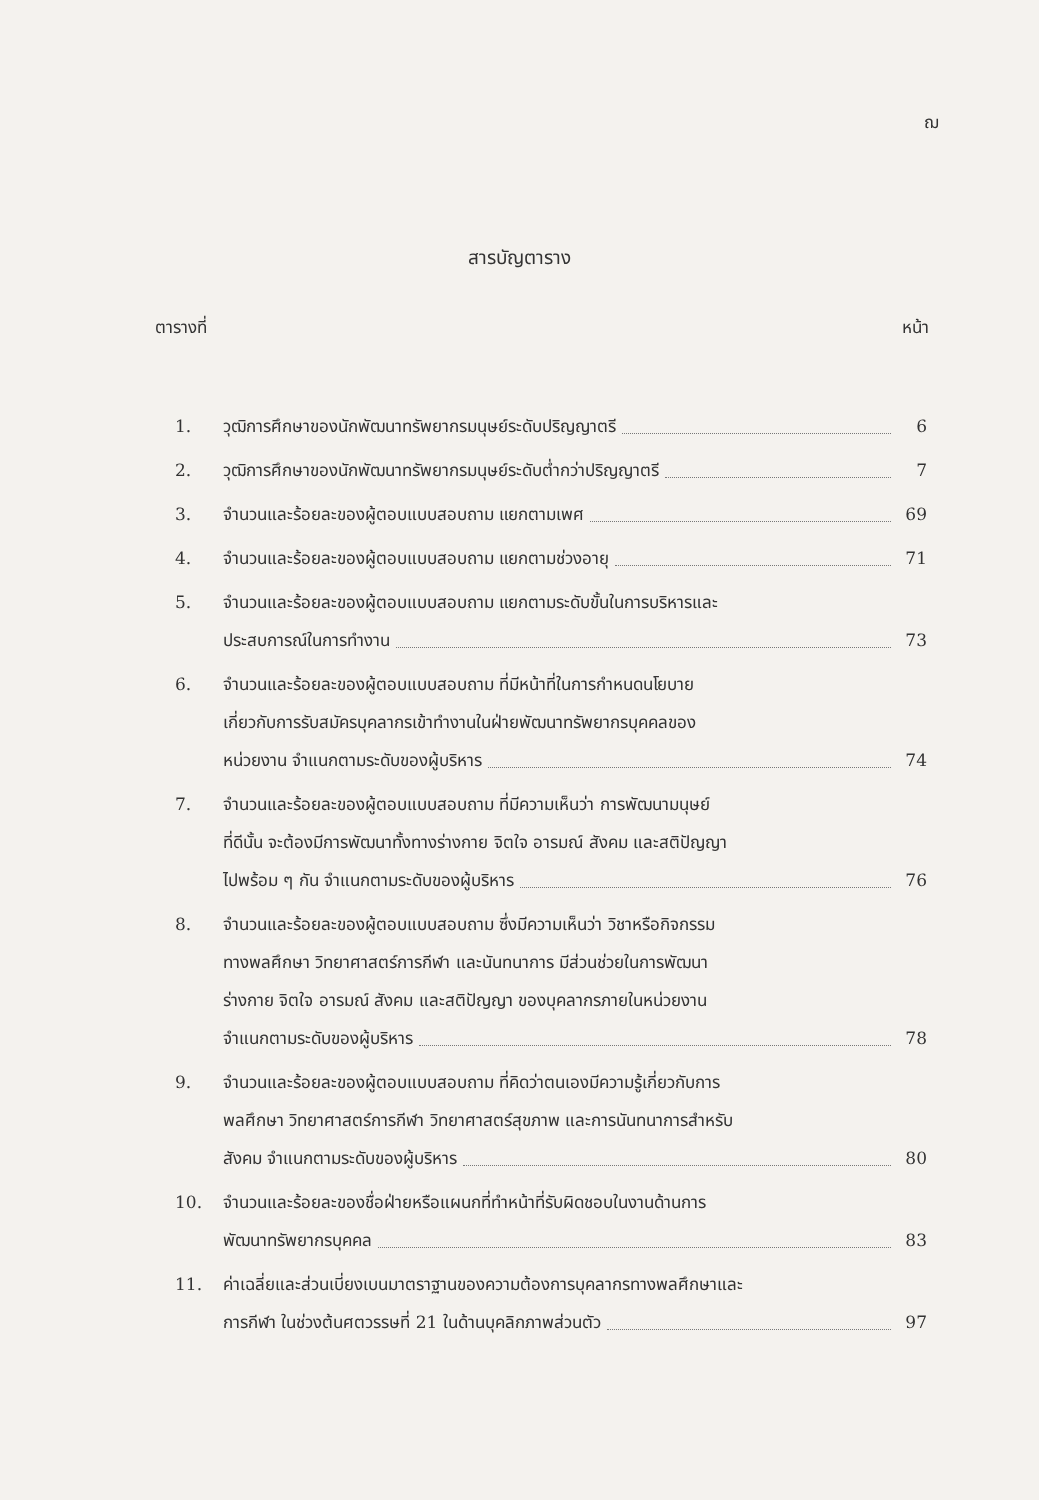ฌ
สารบัญตาราง
ตารางที่ หน้า
1. วุฒิการศึกษาของนักพัฒนาทรัพยากรมนุษย์ระดับปริญญาตรี 6
2. วุฒิการศึกษาของนักพัฒนาทรัพยากรมนุษย์ระดับต่ำกว่าปริญญาตรี 7
3. จำนวนและร้อยละของผู้ตอบแบบสอบถาม แยกตามเพศ 69
4. จำนวนและร้อยละของผู้ตอบแบบสอบถาม แยกตามช่วงอายุ 71
5. จำนวนและร้อยละของผู้ตอบแบบสอบถาม แยกตามระดับขั้นในการบริหารและ
ประสบการณ์ในการทำงาน 73
6. จำนวนและร้อยละของผู้ตอบแบบสอบถาม ที่มีหน้าที่ในการกำหนดนโยบาย
เกี่ยวกับการรับสมัครบุคลากรเข้าทำงานในฝ่ายพัฒนาทรัพยากรบุคคลของ
หน่วยงาน จำแนกตามระดับของผู้บริหาร 74
7. จำนวนและร้อยละของผู้ตอบแบบสอบถาม ที่มีความเห็นว่า การพัฒนามนุษย์
ที่ดีนั้น จะต้องมีการพัฒนาทั้งทางร่างกาย จิตใจ อารมณ์ สังคม และสติปัญญา
ไปพร้อม ๆ กัน จำแนกตามระดับของผู้บริหาร 76
8. จำนวนและร้อยละของผู้ตอบแบบสอบถาม ซึ่งมีความเห็นว่า วิชาหรือกิจกรรม
ทางพลศึกษา วิทยาศาสตร์การกีฬา และนันทนาการ มีส่วนช่วยในการพัฒนา
ร่างกาย จิตใจ อารมณ์ สังคม และสติปัญญา ของบุคลากรภายในหน่วยงาน
จำแนกตามระดับของผู้บริหาร 78
9. จำนวนและร้อยละของผู้ตอบแบบสอบถาม ที่คิดว่าตนเองมีความรู้เกี่ยวกับการ
พลศึกษา วิทยาศาสตร์การกีฬา วิทยาศาสตร์สุขภาพ และการนันทนาการสำหรับ
สังคม จำแนกตามระดับของผู้บริหาร 80
10. จำนวนและร้อยละของชื่อฝ่ายหรือแผนกที่ทำหน้าที่รับผิดชอบในงานด้านการ
พัฒนาทรัพยากรบุคคล 83
11. ค่าเฉลี่ยและส่วนเบี่ยงเบนมาตราฐานของความต้องการบุคลากรทางพลศึกษาและ
การกีฬา ในช่วงต้นศตวรรษที่ 21 ในด้านบุคลิกภาพส่วนตัว 97